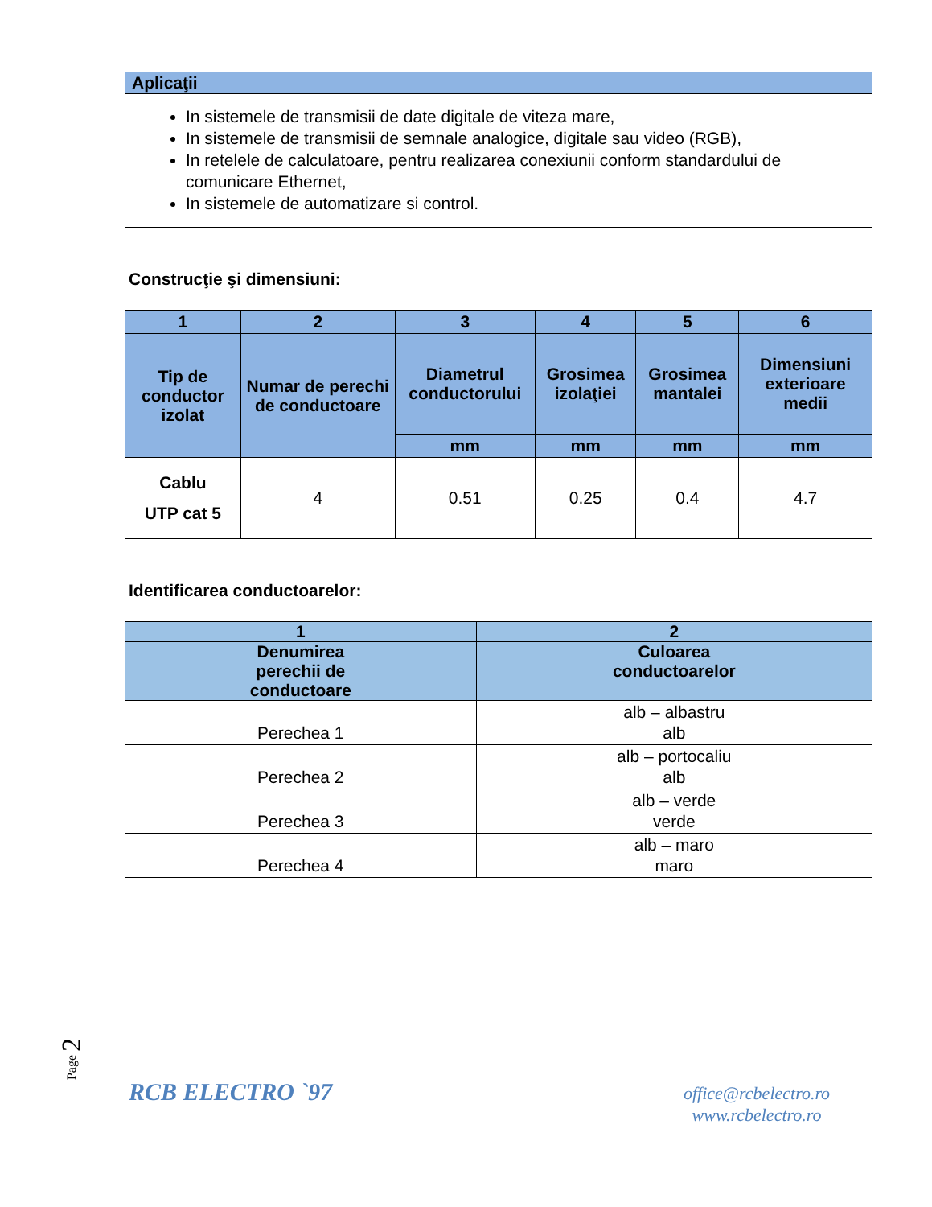| Aplicaţii |
| --- |
| In sistemele de transmisii de date digitale de viteza mare, In sistemele de transmisii de semnale analogice, digitale sau video (RGB), In retelele de calculatoare, pentru realizarea conexiunii conform standardului de comunicare Ethernet, In sistemele de automatizare si control. |
Construcţie şi dimensiuni:
| 1 | 2 | 3 | 4 | 5 | 6 |
| --- | --- | --- | --- | --- | --- |
| Tip de conductor izolat | Numar de perechi de conductoare | Diametrul conductorului | Grosimea izolaţiei | Grosimea mantalei | Dimensiuni exterioare medii |
| | | mm | mm | mm | mm |
| Cablu UTP cat 5 | 4 | 0.51 | 0.25 | 0.4 | 4.7 |
Identificarea conductoarelor:
| 1 | 2 |
| --- | --- |
| Denumirea perechii de conductoare | Culoarea conductoarelor |
| Perechea 1 | alb – albastru alb |
| Perechea 2 | alb – portocaliu alb |
| Perechea 3 | alb – verde verde |
| Perechea 4 | alb – maro maro |
Page 2
RCB ELECTRO `97
office@rcbelectro.ro
www.rcbelectro.ro